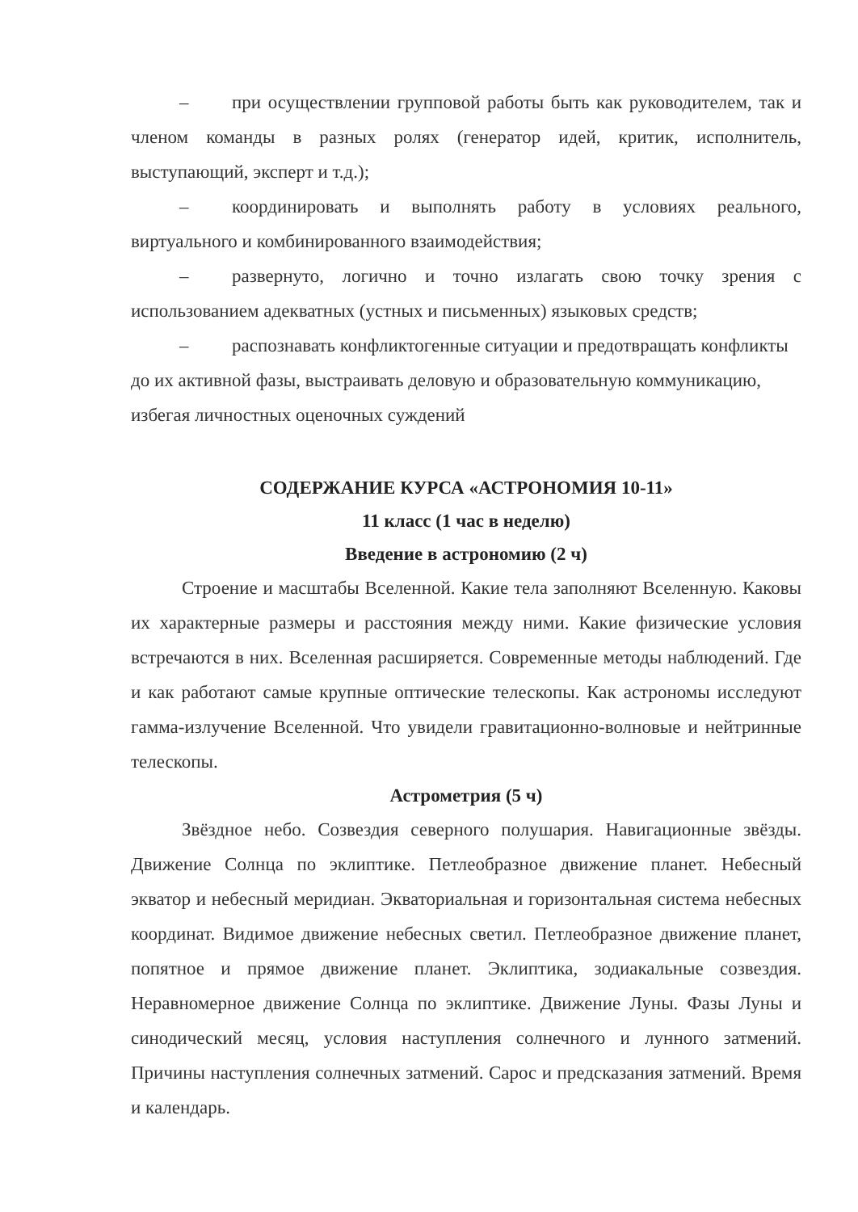– при осуществлении групповой работы быть как руководителем, так и членом команды в разных ролях (генератор идей, критик, исполнитель, выступающий, эксперт и т.д.);
– координировать и выполнять работу в условиях реального, виртуального и комбинированного взаимодействия;
– развернуто, логично и точно излагать свою точку зрения с использованием адекватных (устных и письменных) языковых средств;
– распознавать конфликтогенные ситуации и предотвращать конфликты до их активной фазы, выстраивать деловую и образовательную коммуникацию, избегая личностных оценочных суждений
СОДЕРЖАНИЕ КУРСА «АСТРОНОМИЯ 10-11»
11 класс (1 час в неделю)
Введение в астрономию (2 ч)
Строение и масштабы Вселенной. Какие тела заполняют Вселенную. Каковы их характерные размеры и расстояния между ними. Какие физические условия встречаются в них. Вселенная расширяется. Современные методы наблюдений. Где и как работают самые крупные оптические телескопы. Как астрономы исследуют гамма-излучение Вселенной. Что увидели гравитационно-волновые и нейтринные телескопы.
Астрометрия (5 ч)
Звёздное небо. Созвездия северного полушария. Навигационные звёзды. Движение Солнца по эклиптике. Петлеобразное движение планет. Небесный экватор и небесный меридиан. Экваториальная и горизонтальная система небесных координат. Видимое движение небесных светил. Петлеобразное движение планет, попятное и прямое движение планет. Эклиптика, зодиакальные созвездия. Неравномерное движение Солнца по эклиптике. Движение Луны. Фазы Луны и синодический месяц, условия наступления солнечного и лунного затмений. Причины наступления солнечных затмений. Сарос и предсказания затмений. Время и календарь.